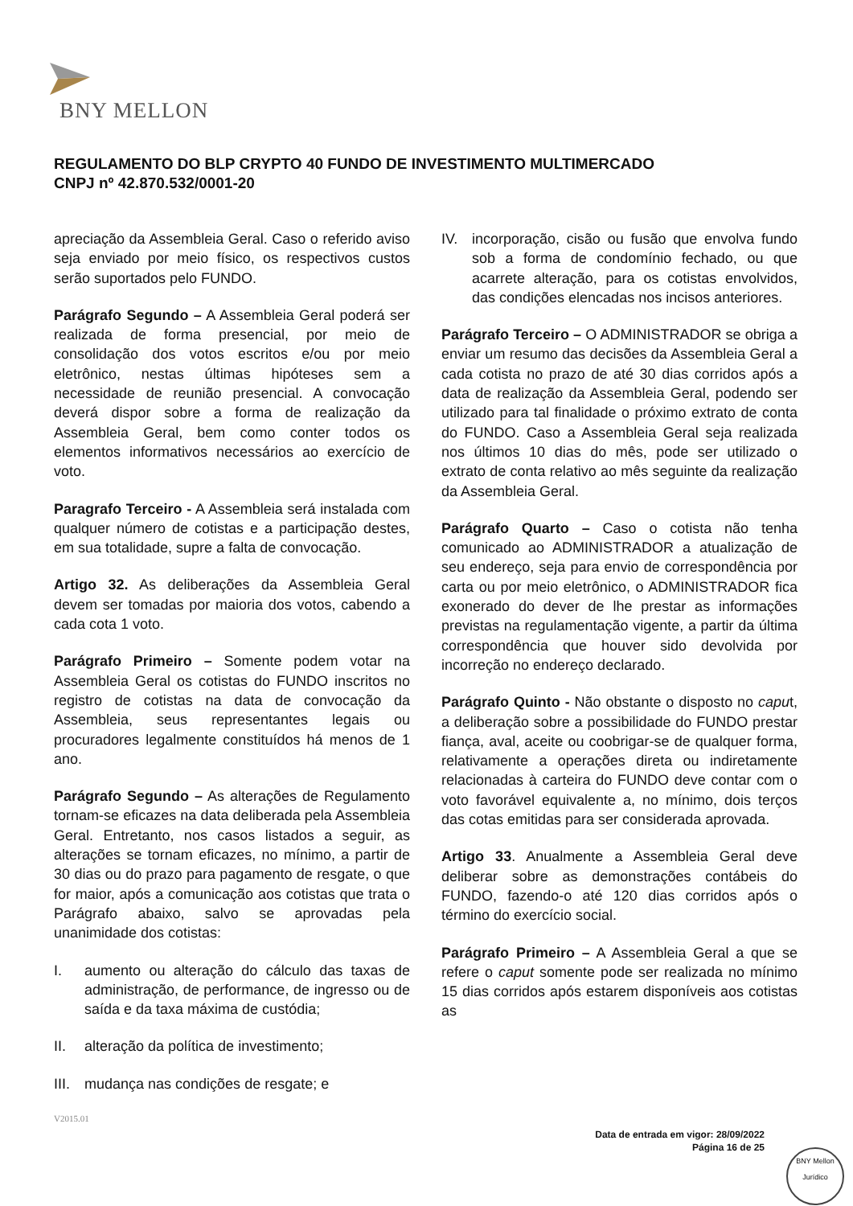BNY MELLON
REGULAMENTO DO BLP CRYPTO 40 FUNDO DE INVESTIMENTO MULTIMERCADO
CNPJ nº 42.870.532/0001-20
apreciação da Assembleia Geral. Caso o referido aviso seja enviado por meio físico, os respectivos custos serão suportados pelo FUNDO.
Parágrafo Segundo – A Assembleia Geral poderá ser realizada de forma presencial, por meio de consolidação dos votos escritos e/ou por meio eletrônico, nestas últimas hipóteses sem a necessidade de reunião presencial. A convocação deverá dispor sobre a forma de realização da Assembleia Geral, bem como conter todos os elementos informativos necessários ao exercício de voto.
Paragrafo Terceiro - A Assembleia será instalada com qualquer número de cotistas e a participação destes, em sua totalidade, supre a falta de convocação.
Artigo 32. As deliberações da Assembleia Geral devem ser tomadas por maioria dos votos, cabendo a cada cota 1 voto.
Parágrafo Primeiro – Somente podem votar na Assembleia Geral os cotistas do FUNDO inscritos no registro de cotistas na data de convocação da Assembleia, seus representantes legais ou procuradores legalmente constituídos há menos de 1 ano.
Parágrafo Segundo – As alterações de Regulamento tornam-se eficazes na data deliberada pela Assembleia Geral. Entretanto, nos casos listados a seguir, as alterações se tornam eficazes, no mínimo, a partir de 30 dias ou do prazo para pagamento de resgate, o que for maior, após a comunicação aos cotistas que trata o Parágrafo abaixo, salvo se aprovadas pela unanimidade dos cotistas:
I. aumento ou alteração do cálculo das taxas de administração, de performance, de ingresso ou de saída e da taxa máxima de custódia;
II. alteração da política de investimento;
III. mudança nas condições de resgate; e
IV. incorporação, cisão ou fusão que envolva fundo sob a forma de condomínio fechado, ou que acarrete alteração, para os cotistas envolvidos, das condições elencadas nos incisos anteriores.
Parágrafo Terceiro – O ADMINISTRADOR se obriga a enviar um resumo das decisões da Assembleia Geral a cada cotista no prazo de até 30 dias corridos após a data de realização da Assembleia Geral, podendo ser utilizado para tal finalidade o próximo extrato de conta do FUNDO. Caso a Assembleia Geral seja realizada nos últimos 10 dias do mês, pode ser utilizado o extrato de conta relativo ao mês seguinte da realização da Assembleia Geral.
Parágrafo Quarto – Caso o cotista não tenha comunicado ao ADMINISTRADOR a atualização de seu endereço, seja para envio de correspondência por carta ou por meio eletrônico, o ADMINISTRADOR fica exonerado do dever de lhe prestar as informações previstas na regulamentação vigente, a partir da última correspondência que houver sido devolvida por incorreção no endereço declarado.
Parágrafo Quinto - Não obstante o disposto no caput, a deliberação sobre a possibilidade do FUNDO prestar fiança, aval, aceite ou coobrigar-se de qualquer forma, relativamente a operações direta ou indiretamente relacionadas à carteira do FUNDO deve contar com o voto favorável equivalente a, no mínimo, dois terços das cotas emitidas para ser considerada aprovada.
Artigo 33. Anualmente a Assembleia Geral deve deliberar sobre as demonstrações contábeis do FUNDO, fazendo-o até 120 dias corridos após o término do exercício social.
Parágrafo Primeiro – A Assembleia Geral a que se refere o caput somente pode ser realizada no mínimo 15 dias corridos após estarem disponíveis aos cotistas as
V2015.01
Data de entrada em vigor: 28/09/2022
Página 16 de 25
BNY Mellon
Jurídico